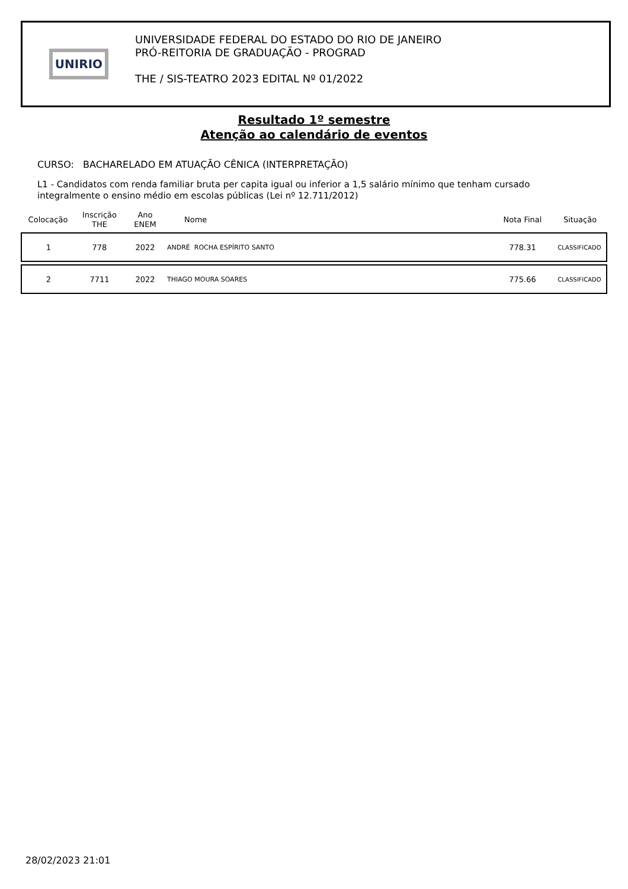UNIRIO
UNIVERSIDADE FEDERAL DO ESTADO DO RIO DE JANEIRO
PRÓ-REITORIA DE GRADUAÇÃO - PROGRAD
THE / SIS-TEATRO 2023 EDITAL Nº 01/2022
Resultado 1º semestre
Atenção ao calendário de eventos
CURSO: BACHARELADO EM ATUAÇÃO CÊNICA (INTERPRETAÇÃO)
L1 - Candidatos com renda familiar bruta per capita igual ou inferior a 1,5 salário mínimo que tenham cursado integralmente o ensino médio em escolas públicas (Lei nº 12.711/2012)
| Colocação | Inscrição THE | Ano ENEM | Nome | Nota Final | Situação |
| --- | --- | --- | --- | --- | --- |
| 1 | 778 | 2022 | ANDRÉ ROCHA ESPÍRITO SANTO | 778.31 | CLASSIFICADO |
| 2 | 7711 | 2022 | THIAGO MOURA SOARES | 775.66 | CLASSIFICADO |
28/02/2023 21:01